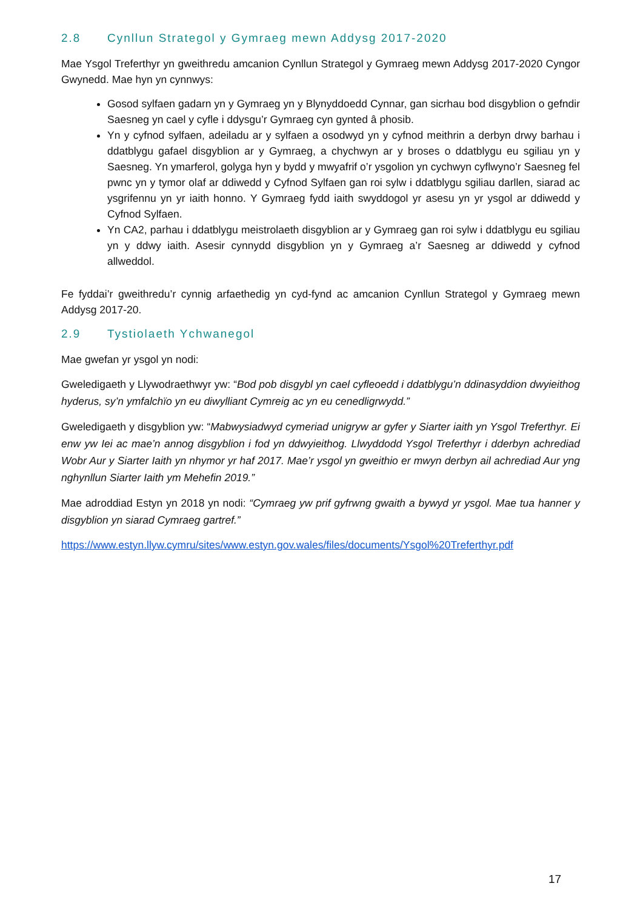2.8 Cynllun Strategol y Gymraeg mewn Addysg 2017-2020
Mae Ysgol Treferthyr yn gweithredu amcanion Cynllun Strategol y Gymraeg mewn Addysg 2017-2020 Cyngor Gwynedd. Mae hyn yn cynnwys:
Gosod sylfaen gadarn yn y Gymraeg yn y Blynyddoedd Cynnar, gan sicrhau bod disgyblion o gefndir Saesneg yn cael y cyfle i ddysgu’r Gymraeg cyn gynted â phosib.
Yn y cyfnod sylfaen, adeiladu ar y sylfaen a osodwyd yn y cyfnod meithrin a derbyn drwy barhau i ddatblygu gafael disgyblion ar y Gymraeg, a chychwyn ar y broses o ddatblygu eu sgiliau yn y Saesneg. Yn ymarferol, golyga hyn y bydd y mwyafrif o’r ysgolion yn cychwyn cyflwyno’r Saesneg fel pwnc yn y tymor olaf ar ddiwedd y Cyfnod Sylfaen gan roi sylw i ddatblygu sgiliau darllen, siarad ac ysgrifennu yn yr iaith honno. Y Gymraeg fydd iaith swyddogol yr asesu yn yr ysgol ar ddiwedd y Cyfnod Sylfaen.
Yn CA2, parhau i ddatblygu meistrolaeth disgyblion ar y Gymraeg gan roi sylw i ddatblygu eu sgiliau yn y ddwy iaith. Asesir cynnydd disgyblion yn y Gymraeg a’r Saesneg ar ddiwedd y cyfnod allweddol.
Fe fyddai’r gweithredu’r cynnig arfaethedig yn cyd-fynd ac amcanion Cynllun Strategol y Gymraeg mewn Addysg 2017-20.
2.9 Tystiolaeth Ychwanegol
Mae gwefan yr ysgol yn nodi:
Gweledigaeth y Llywodraethwyr yw: “Bod pob disgybl yn cael cyfleoedd i ddatblygu’n ddinasyddion dwyieithog hyderus, sy’n ymfalchïo yn eu diwylliant Cymreig ac yn eu cenedligrwydd.”
Gweledigaeth y disgyblion yw: “Mabwysiadwyd cymeriad unigryw ar gyfer y Siarter iaith yn Ysgol Treferthyr. Ei enw yw Iei ac mae’n annog disgyblion i fod yn ddwyieithog. Llwyddodd Ysgol Treferthyr i dderbyn achrediad Wobr Aur y Siarter Iaith yn nhymor yr haf 2017. Mae’r ysgol yn gweithio er mwyn derbyn ail achrediad Aur yng nghynllun Siarter Iaith ym Mehefin 2019.”
Mae adroddiad Estyn yn 2018 yn nodi: “Cymraeg yw prif gyfrwng gwaith a bywyd yr ysgol. Mae tua hanner y disgyblion yn siarad Cymraeg gartref.”
https://www.estyn.llyw.cymru/sites/www.estyn.gov.wales/files/documents/Ysgol%20Treferthyr.pdf
17